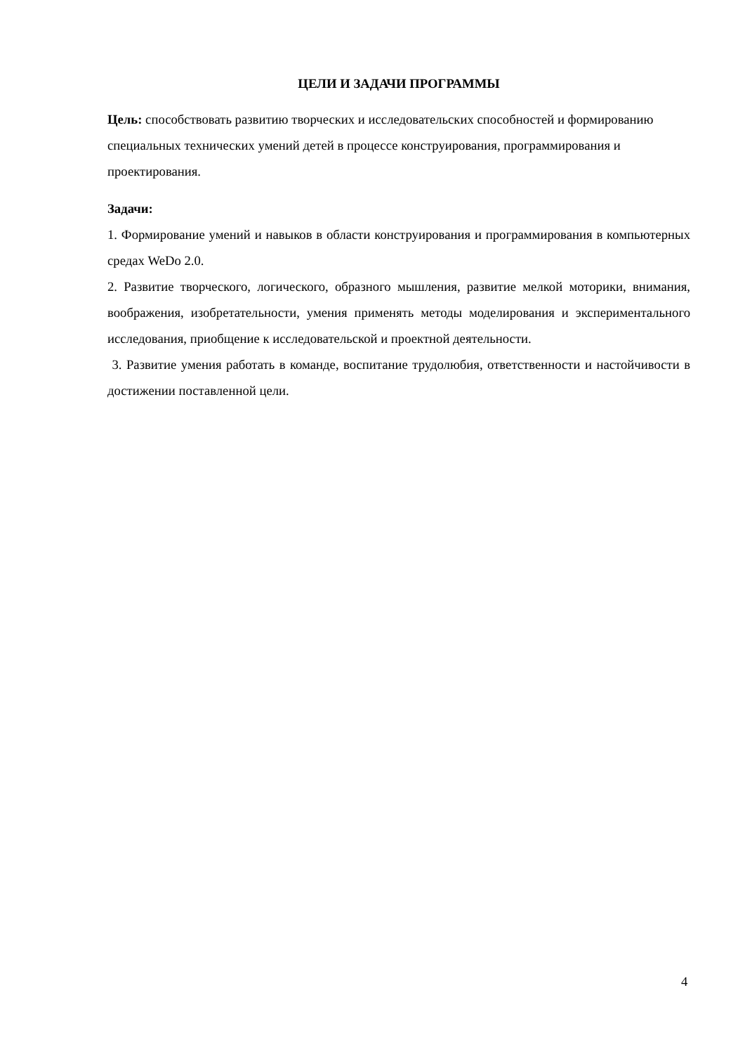ЦЕЛИ И ЗАДАЧИ ПРОГРАММЫ
Цель: способствовать развитию творческих и исследовательских способностей и формированию специальных технических умений детей в процессе конструирования, программирования и проектирования.
Задачи:
1. Формирование умений и навыков в области конструирования и программирования в компьютерных средах WeDo 2.0.
2. Развитие творческого, логического, образного мышления, развитие мелкой моторики, внимания, воображения, изобретательности, умения применять методы моделирования и экспериментального исследования, приобщение к исследовательской и проектной деятельности.
3. Развитие умения работать в команде, воспитание трудолюбия, ответственности и настойчивости в достижении поставленной цели.
4